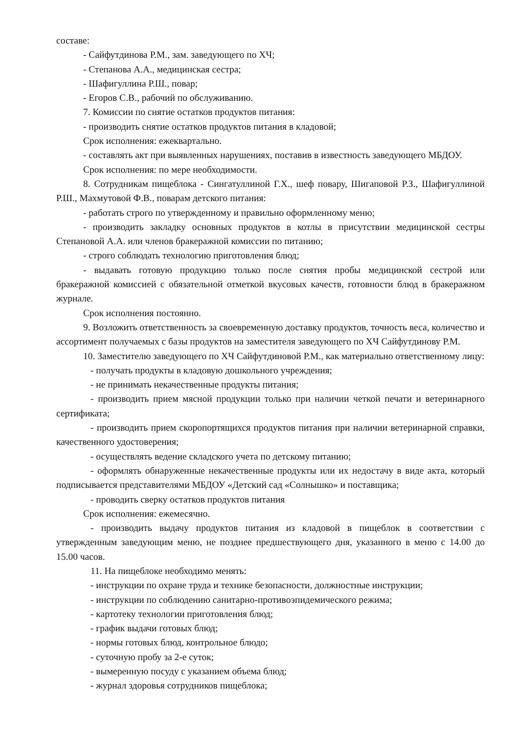составе:
- Сайфутдинова Р.М., зам. заведующего по ХЧ;
- Степанова А.А., медицинская сестра;
- Шафигуллина Р.Ш., повар;
- Егоров С.В., рабочий по обслуживанию.
7. Комиссии по снятие остатков продуктов питания:
- производить снятие остатков продуктов питания в кладовой;
Срок исполнения: ежеквартально.
- составлять акт при выявленных нарушениях, поставив в известность заведующего МБДОУ.
Срок исполнения: по мере необходимости.
8. Сотрудникам пищеблока - Сингатуллиной Г.Х., шеф повару, Шигаповой Р.З., Шафигуллиной Р.Ш., Махмутовой Ф.В., поварам детского питания:
- работать строго по утвержденному и правильно оформленному меню;
- производить закладку основных продуктов в котлы в присутствии медицинской сестры Степановой А.А. или членов бракеражной комиссии по питанию;
- строго соблюдать технологию приготовления блюд;
- выдавать готовую продукцию только после снятия пробы медицинской сестрой или бракеражной комиссией с обязательной отметкой вкусовых качеств, готовности блюд в бракеражном журнале.
Срок исполнения постоянно.
9. Возложить ответственность за своевременную доставку продуктов, точность веса, количество и ассортимент получаемых с базы продуктов на заместителя заведующего по ХЧ Сайфутдинову Р.М.
10. Заместителю заведующего по ХЧ Сайфутдиновой Р.М., как материально ответственному лицу:
- получать продукты в кладовую дошкольного учреждения;
- не принимать некачественные продукты питания;
- производить прием мясной продукции только при наличии четкой печати и ветеринарного сертификата;
- производить прием скоропортящихся продуктов питания при наличии ветеринарной справки, качественного удостоверения;
- осуществлять ведение складского учета по детскому питанию;
- оформлять обнаруженные некачественные продукты или их недостачу в виде акта, который подписывается представителями МБДОУ «Детский сад «Солнышко» и поставщика;
- проводить сверку остатков продуктов питания
Срок исполнения: ежемесячно.
- производить выдачу продуктов питания из кладовой в пищеблок в соответствии с утвержденным заведующим меню, не позднее предшествующего дня, указанного в меню с 14.00 до 15.00 часов.
11. На пищеблоке необходимо менять:
- инструкции по охране труда и технике безопасности, должностные инструкции;
- инструкции по соблюдению санитарно-противоэпидемического режима;
- картотеку технологии приготовления блюд;
- график выдачи готовых блюд;
- нормы готовых блюд, контрольное блюдо;
- суточную пробу за 2-е суток;
- вымеренную посуду с указанием объема блюд;
- журнал здоровья сотрудников пищеблока;